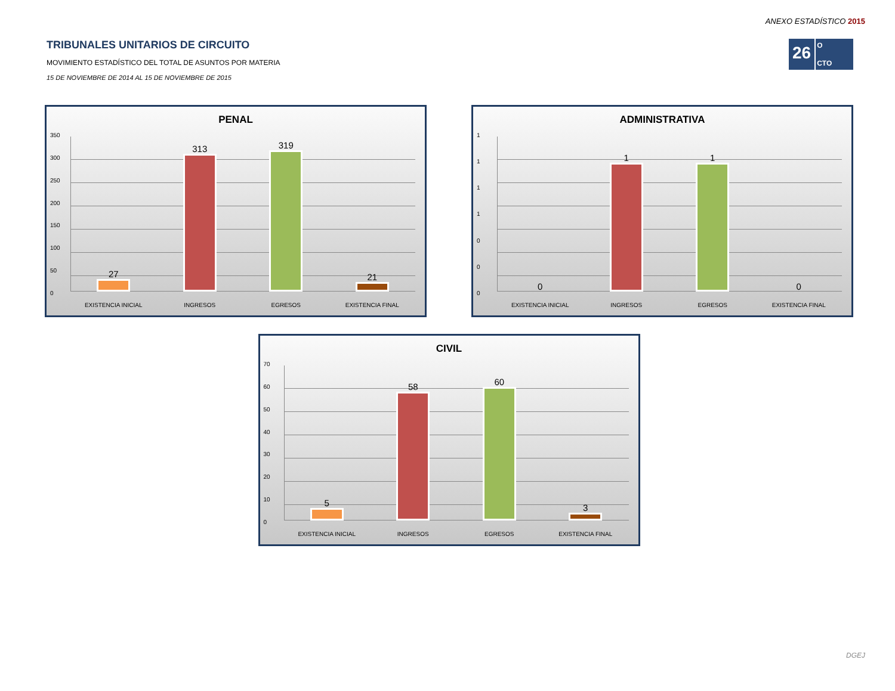ANEXO ESTADÍSTICO 2015
TRIBUNALES UNITARIOS DE CIRCUITO
MOVIMIENTO ESTADÍSTICO DEL TOTAL DE ASUNTOS POR MATERIA
15 DE NOVIEMBRE DE 2014 AL 15 DE NOVIEMBRE DE 2015
26
O
CTO
PENAL
350
300
250
200
150
100
50
0
27
313
319
21
EXISTENCIA INICIAL INGRESOS EGRESOS EXISTENCIA FINAL
ADMINISTRATIVA
1111000
0
1
1
0
EXISTENCIA INICIAL INGRESOS EGRESOS EXISTENCIA FINAL
CIVIL
70
60
50
40
30
20
10
0
5
58
60
3
EXISTENCIA INICIAL INGRESOS EGRESOS EXISTENCIA FINAL
DGEJ